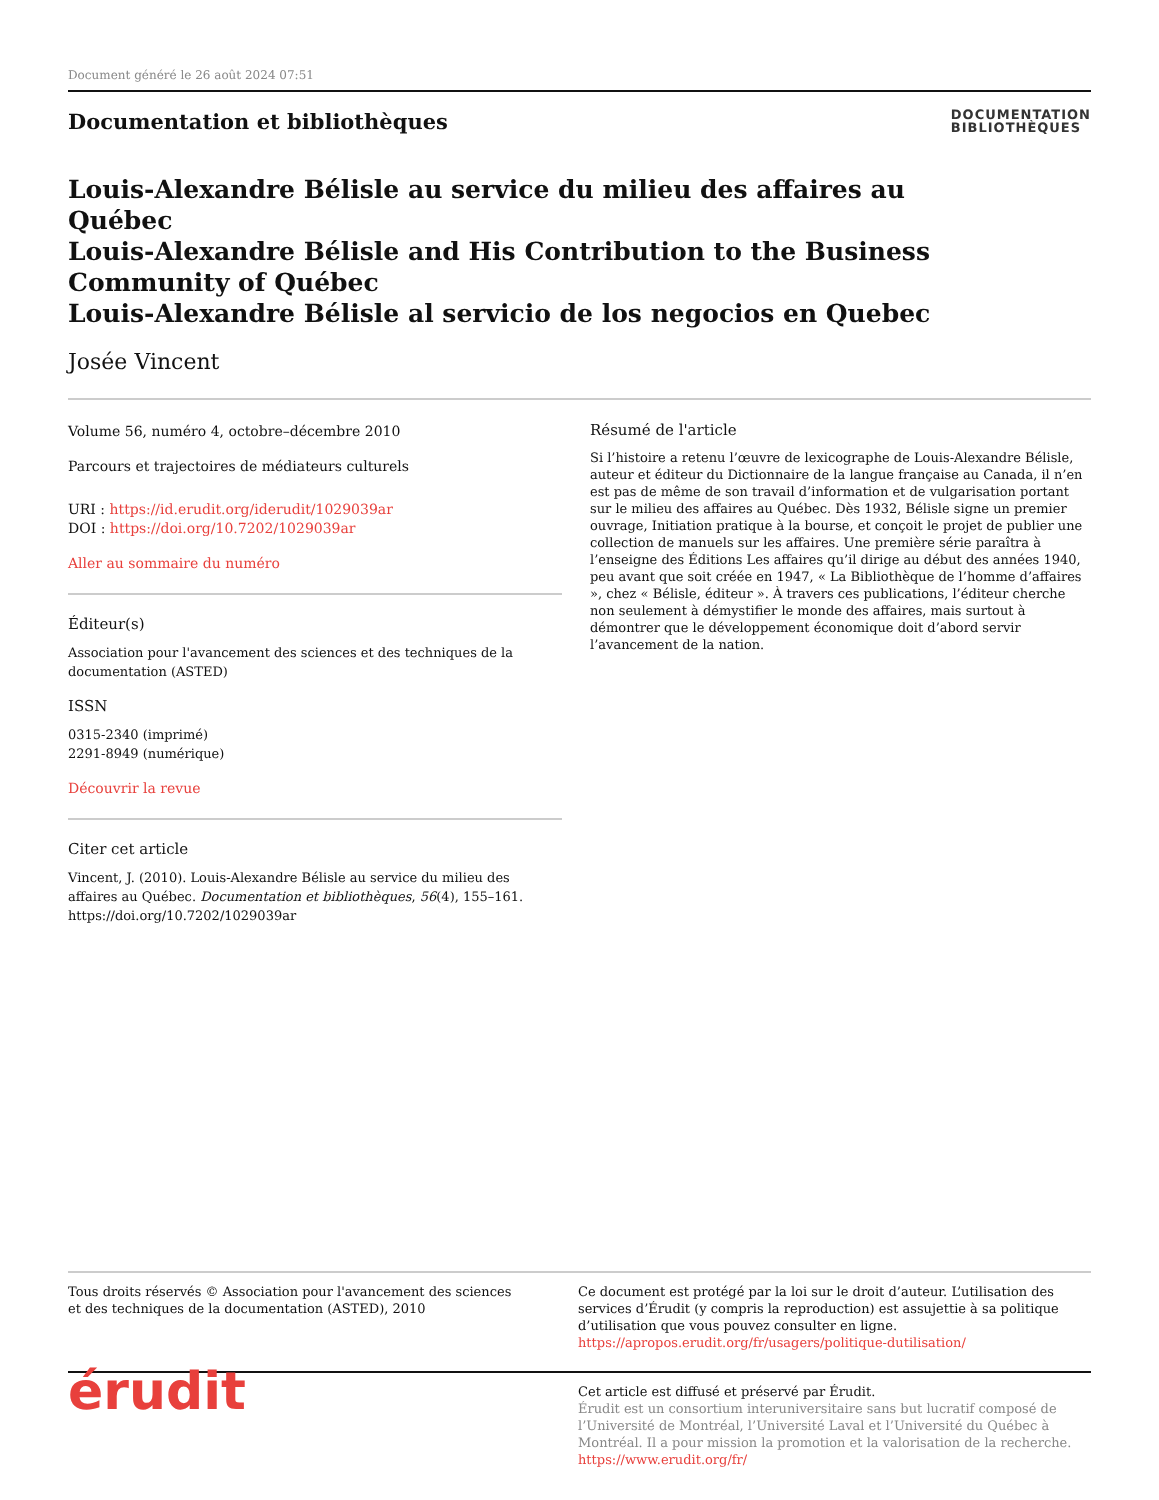Document généré le 26 août 2024 07:51
Documentation et bibliothèques
DOCUMENTATION
BIBLIOTHÈQUES
Louis-Alexandre Bélisle au service du milieu des affaires au Québec
Louis-Alexandre Bélisle and His Contribution to the Business Community of Québec
Louis-Alexandre Bélisle al servicio de los negocios en Quebec
Josée Vincent
Volume 56, numéro 4, octobre–décembre 2010
Parcours et trajectoires de médiateurs culturels
URI : https://id.erudit.org/iderudit/1029039ar
DOI : https://doi.org/10.7202/1029039ar
Aller au sommaire du numéro
Éditeur(s)
Association pour l'avancement des sciences et des techniques de la documentation (ASTED)
ISSN
0315-2340 (imprimé)
2291-8949 (numérique)
Découvrir la revue
Citer cet article
Vincent, J. (2010). Louis-Alexandre Bélisle au service du milieu des affaires au Québec. Documentation et bibliothèques, 56(4), 155–161. https://doi.org/10.7202/1029039ar
Résumé de l'article
Si l’histoire a retenu l’œuvre de lexicographe de Louis-Alexandre Bélisle, auteur et éditeur du Dictionnaire de la langue française au Canada, il n’en est pas de même de son travail d’information et de vulgarisation portant sur le milieu des affaires au Québec. Dès 1932, Bélisle signe un premier ouvrage, Initiation pratique à la bourse, et conçoit le projet de publier une collection de manuels sur les affaires. Une première série paraîtra à l’enseigne des Éditions Les affaires qu’il dirige au début des années 1940, peu avant que soit créée en 1947, « La Bibliothèque de l’homme d’affaires », chez « Bélisle, éditeur ». À travers ces publications, l’éditeur cherche non seulement à démystifier le monde des affaires, mais surtout à démontrer que le développement économique doit d’abord servir l’avancement de la nation.
Tous droits réservés © Association pour l'avancement des sciences et des techniques de la documentation (ASTED), 2010
Ce document est protégé par la loi sur le droit d’auteur. L’utilisation des services d’Érudit (y compris la reproduction) est assujettie à sa politique d’utilisation que vous pouvez consulter en ligne.
https://apropos.erudit.org/fr/usagers/politique-dutilisation/
érudit
Cet article est diffusé et préservé par Érudit.
Érudit est un consortium interuniversitaire sans but lucratif composé de l’Université de Montréal, l’Université Laval et l’Université du Québec à Montréal. Il a pour mission la promotion et la valorisation de la recherche.
https://www.erudit.org/fr/